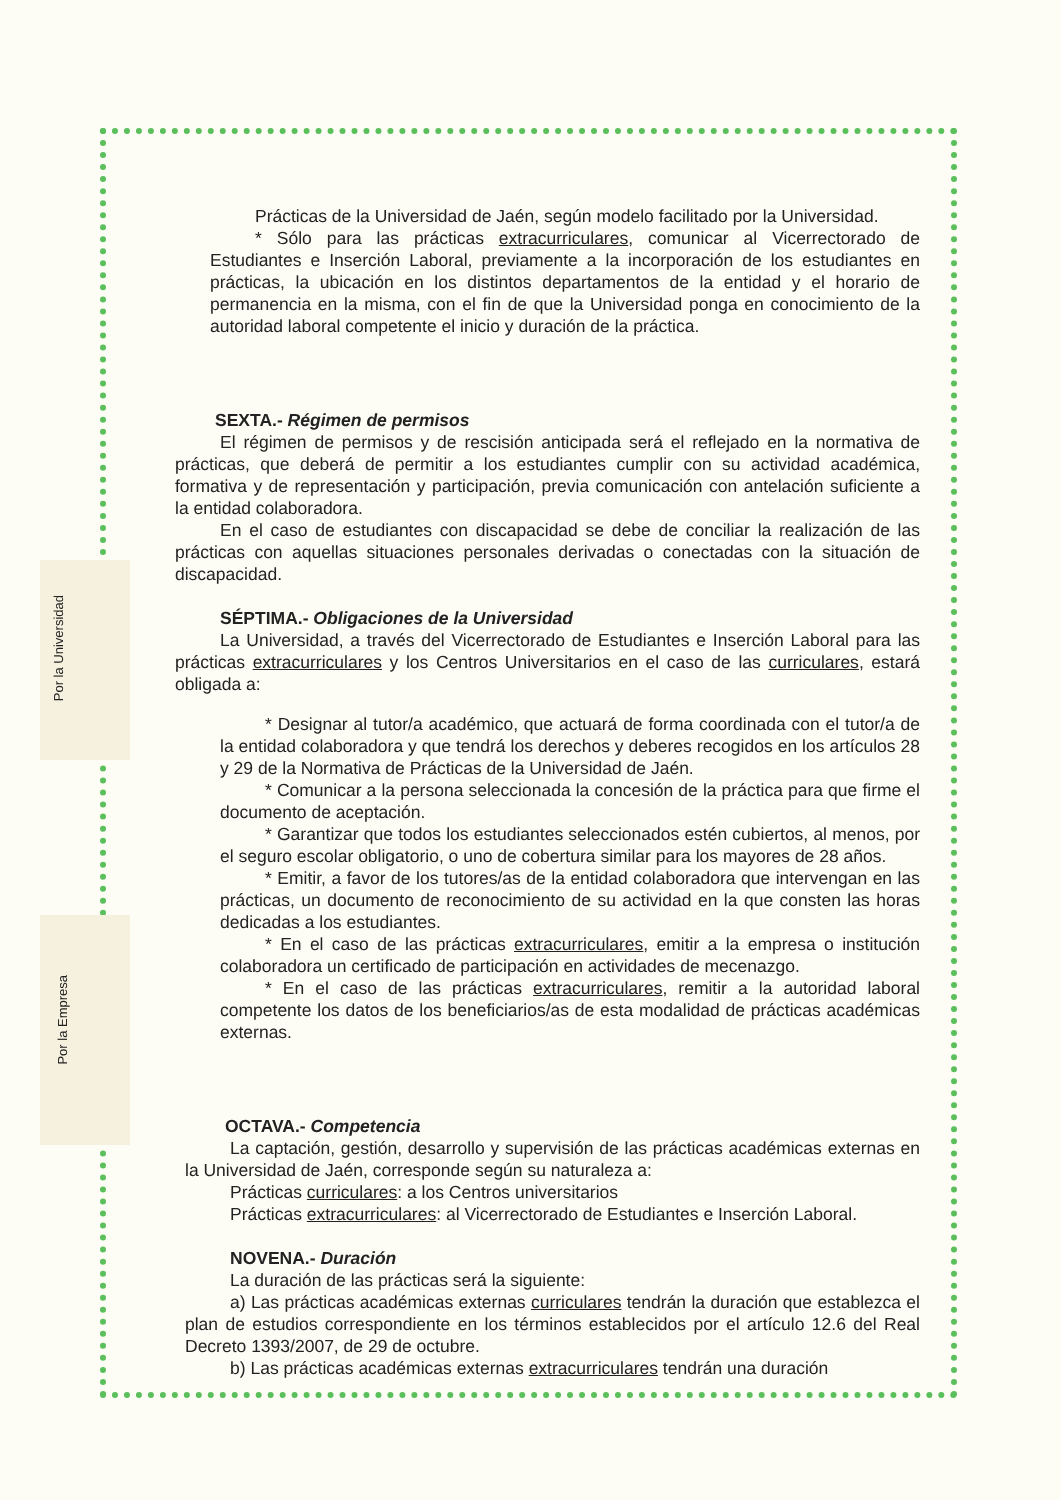Por la Universidad
Por la Empresa
Prácticas de la Universidad de Jaén, según modelo facilitado por la Universidad.
* Sólo para las prácticas extracurriculares, comunicar al Vicerrectorado de Estudiantes e Inserción Laboral, previamente a la incorporación de los estudiantes en prácticas, la ubicación en los distintos departamentos de la entidad y el horario de permanencia en la misma, con el fin de que la Universidad ponga en conocimiento de la autoridad laboral competente el inicio y duración de la práctica.
SEXTA.- Régimen de permisos
El régimen de permisos y de rescisión anticipada será el reflejado en la normativa de prácticas, que deberá de permitir a los estudiantes cumplir con su actividad académica, formativa y de representación y participación, previa comunicación con antelación suficiente a la entidad colaboradora.
En el caso de estudiantes con discapacidad se debe de conciliar la realización de las prácticas con aquellas situaciones personales derivadas o conectadas con la situación de discapacidad.
SÉPTIMA.- Obligaciones de la Universidad
La Universidad, a través del Vicerrectorado de Estudiantes e Inserción Laboral para las prácticas extracurriculares y los Centros Universitarios en el caso de las curriculares, estará obligada a:
* Designar al tutor/a académico, que actuará de forma coordinada con el tutor/a de la entidad colaboradora y que tendrá los derechos y deberes recogidos en los artículos 28 y 29 de la Normativa de Prácticas de la Universidad de Jaén.
* Comunicar a la persona seleccionada la concesión de la práctica para que firme el documento de aceptación.
* Garantizar que todos los estudiantes seleccionados estén cubiertos, al menos, por el seguro escolar obligatorio, o uno de cobertura similar para los mayores de 28 años.
* Emitir, a favor de los tutores/as de la entidad colaboradora que intervengan en las prácticas, un documento de reconocimiento de su actividad en la que consten las horas dedicadas a los estudiantes.
* En el caso de las prácticas extracurriculares, emitir a la empresa o institución colaboradora un certificado de participación en actividades de mecenazgo.
* En el caso de las prácticas extracurriculares, remitir a la autoridad laboral competente los datos de los beneficiarios/as de esta modalidad de prácticas académicas externas.
OCTAVA.- Competencia
La captación, gestión, desarrollo y supervisión de las prácticas académicas externas en la Universidad de Jaén, corresponde según su naturaleza a:
Prácticas curriculares: a los Centros universitarios
Prácticas extracurriculares: al Vicerrectorado de Estudiantes e Inserción Laboral.
NOVENA.- Duración
La duración de las prácticas será la siguiente:
a) Las prácticas académicas externas curriculares tendrán la duración que establezca el plan de estudios correspondiente en los términos establecidos por el artículo 12.6 del Real Decreto 1393/2007, de 29 de octubre.
b) Las prácticas académicas externas extracurriculares tendrán una duración